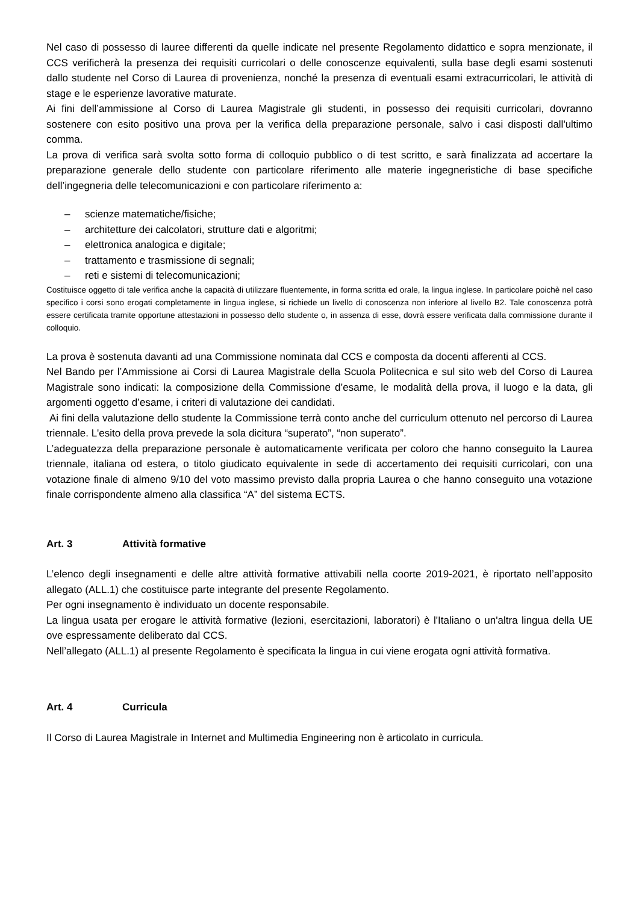Nel caso di possesso di lauree differenti da quelle indicate nel presente Regolamento didattico e sopra menzionate, il CCS verificherà la presenza dei requisiti curricolari o delle conoscenze equivalenti, sulla base degli esami sostenuti dallo studente nel Corso di Laurea di provenienza, nonché la presenza di eventuali esami extracurricolari, le attività di stage e le esperienze lavorative maturate.
Ai fini dell’ammissione al Corso di Laurea Magistrale gli studenti, in possesso dei requisiti curricolari, dovranno sostenere con esito positivo una prova per la verifica della preparazione personale, salvo i casi disposti dall'ultimo comma.
La prova di verifica sarà svolta sotto forma di colloquio pubblico o di test scritto, e sarà finalizzata ad accertare la preparazione generale dello studente con particolare riferimento alle materie ingegneristiche di base specifiche dell’ingegneria delle telecomunicazioni e con particolare riferimento a:
– scienze matematiche/fisiche;
– architetture dei calcolatori, strutture dati e algoritmi;
– elettronica analogica e digitale;
– trattamento e trasmissione di segnali;
– reti e sistemi di telecomunicazioni;
Costituisce oggetto di tale verifica anche la capacità di utilizzare fluentemente, in forma scritta ed orale, la lingua inglese. In particolare poichè nel caso specifico i corsi sono erogati completamente in lingua inglese, si richiede un livello di conoscenza non inferiore al livello B2. Tale conoscenza potrà essere certificata tramite opportune attestazioni in possesso dello studente o, in assenza di esse, dovrà essere verificata dalla commissione durante il colloquio.
La prova è sostenuta davanti ad una Commissione nominata dal CCS e composta da docenti afferenti al CCS.
Nel Bando per l’Ammissione ai Corsi di Laurea Magistrale della Scuola Politecnica e sul sito web del Corso di Laurea Magistrale sono indicati: la composizione della Commissione d’esame, le modalità della prova, il luogo e la data, gli argomenti oggetto d’esame, i criteri di valutazione dei candidati.
Ai fini della valutazione dello studente la Commissione terrà conto anche del curriculum ottenuto nel percorso di Laurea triennale. L'esito della prova prevede la sola dicitura “superato”, “non superato”.
L’adeguatezza della preparazione personale è automaticamente verificata per coloro che hanno conseguito la Laurea triennale, italiana od estera, o titolo giudicato equivalente in sede di accertamento dei requisiti curricolari, con una votazione finale di almeno 9/10 del voto massimo previsto dalla propria Laurea o che hanno conseguito una votazione finale corrispondente almeno alla classifica “A” del sistema ECTS.
Art. 3 Attività formative
L’elenco degli insegnamenti e delle altre attività formative attivabili nella coorte 2019-2021, è riportato nell’apposito allegato (ALL.1) che costituisce parte integrante del presente Regolamento.
Per ogni insegnamento è individuato un docente responsabile.
La lingua usata per erogare le attività formative (lezioni, esercitazioni, laboratori) è l'Italiano o un'altra lingua della UE ove espressamente deliberato dal CCS.
Nell’allegato (ALL.1) al presente Regolamento è specificata la lingua in cui viene erogata ogni attività formativa.
Art. 4 Curricula
Il Corso di Laurea Magistrale in Internet and Multimedia Engineering non è articolato in curricula.